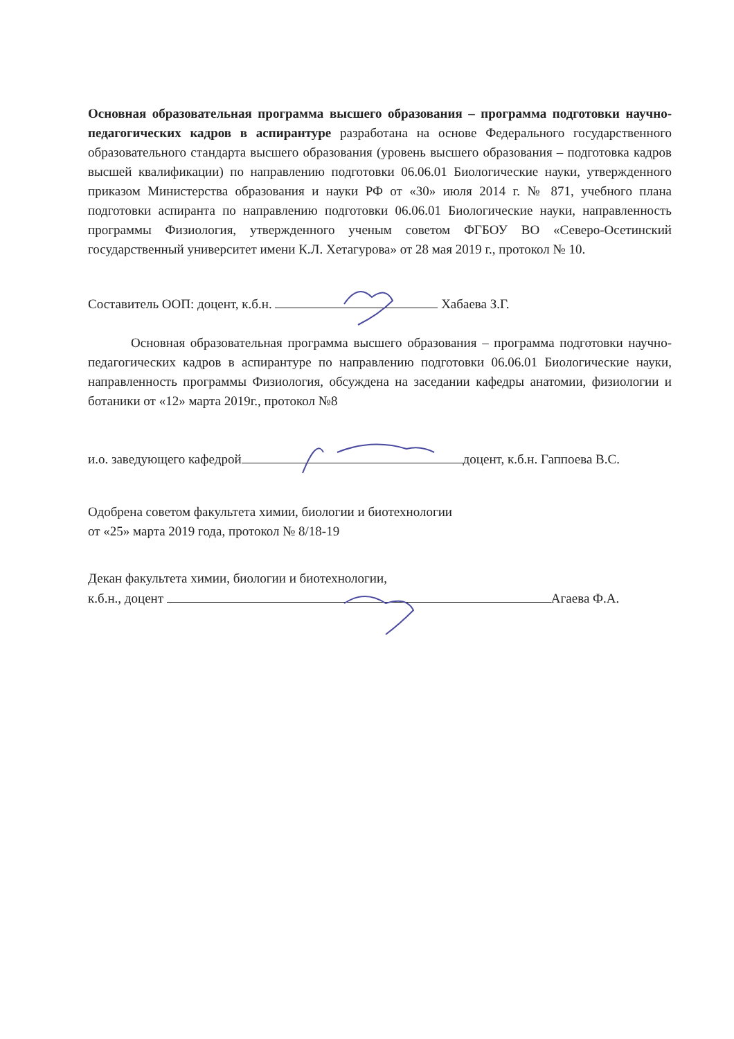Основная образовательная программа высшего образования – программа подготовки научно-педагогических кадров в аспирантуре разработана на основе Федерального государственного образовательного стандарта высшего образования (уровень высшего образования – подготовка кадров высшей квалификации) по направлению подготовки 06.06.01 Биологические науки, утвержденного приказом Министерства образования и науки РФ от «30» июля 2014 г. № 871, учебного плана подготовки аспиранта по направлению подготовки 06.06.01 Биологические науки, направленность программы Физиология, утвержденного ученым советом ФГБОУ ВО «Северо-Осетинский государственный университет имени К.Л. Хетагурова» от 28 мая 2019 г., протокол № 10.
Составитель ООП: доцент, к.б.н. Хабаева З.Г.
Основная образовательная программа высшего образования – программа подготовки научно-педагогических кадров в аспирантуре по направлению подготовки 06.06.01 Биологические науки, направленность программы Физиология, обсуждена на заседании кафедры анатомии, физиологии и ботаники от «12» марта 2019г., протокол №8
и.о. заведующего кафедрой доцент, к.б.н. Гаппоева В.С.
Одобрена советом факультета химии, биологии и биотехнологии
от «25» марта 2019 года, протокол № 8/18-19
Декан факультета химии, биологии и биотехнологии,
к.б.н., доцент Агаева Ф.А.